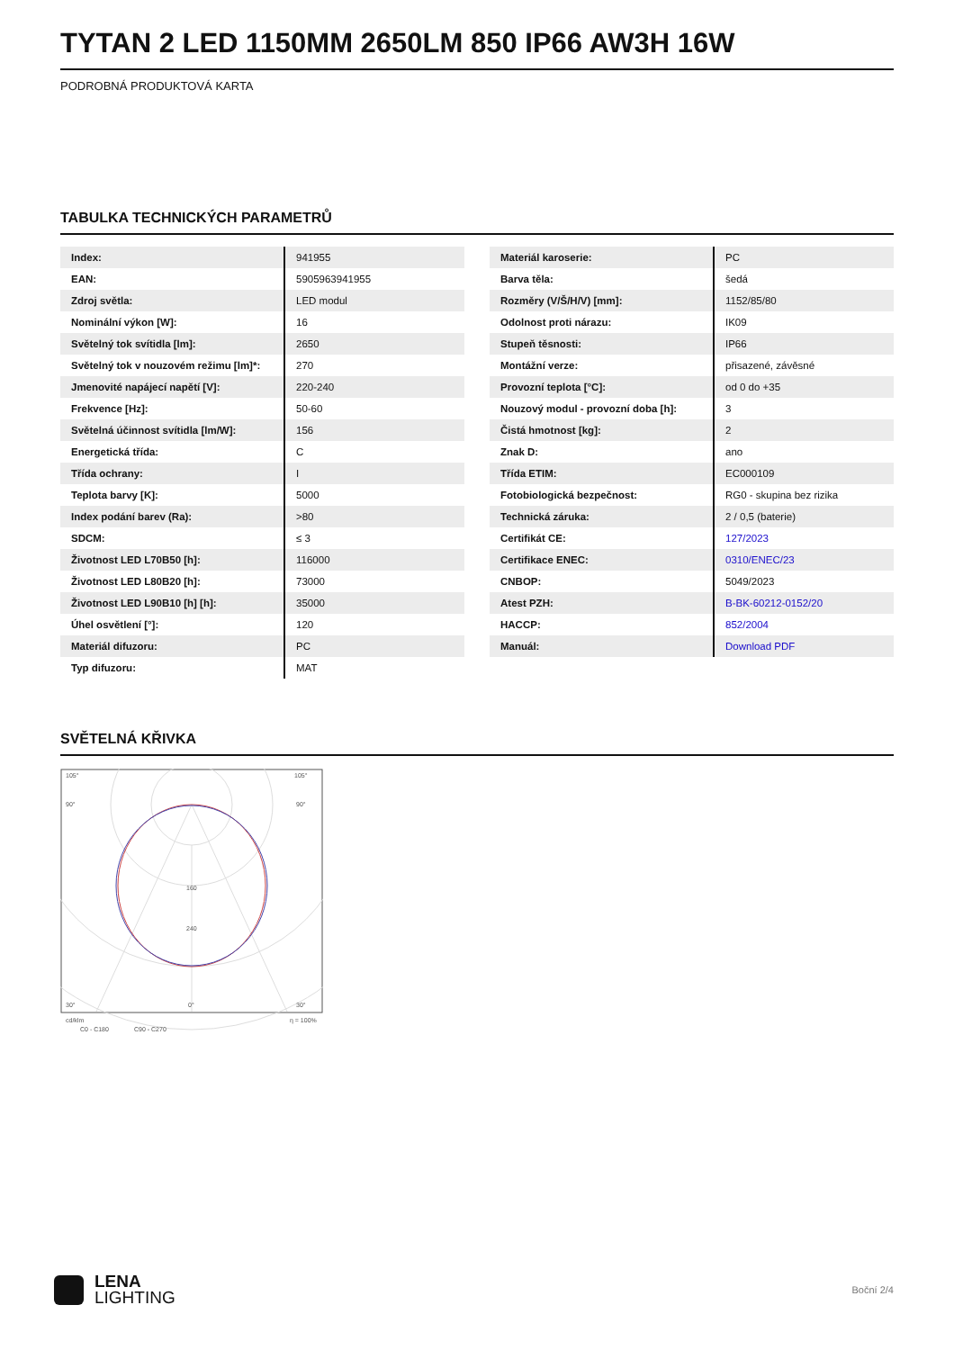TYTAN 2 LED 1150MM 2650LM 850 IP66 AW3H 16W
PODROBNÁ PRODUKTOVÁ KARTA
TABULKA TECHNICKÝCH PARAMETRŮ
| Index: | 941955 |
| EAN: | 5905963941955 |
| Zdroj světla: | LED modul |
| Nominální výkon [W]: | 16 |
| Světelný tok svítidla [lm]: | 2650 |
| Světelný tok v nouzovém režimu [lm]*: | 270 |
| Jmenovité napájecí napětí [V]: | 220-240 |
| Frekvence [Hz]: | 50-60 |
| Světelná účinnost svítidla [lm/W]: | 156 |
| Energetická třída: | C |
| Třída ochrany: | I |
| Teplota barvy [K]: | 5000 |
| Index podání barev (Ra): | >80 |
| SDCM: | ≤ 3 |
| Životnost LED L70B50 [h]: | 116000 |
| Životnost LED L80B20 [h]: | 73000 |
| Životnost LED L90B10 [h] [h]: | 35000 |
| Úhel osvětlení [°]: | 120 |
| Materiál difuzoru: | PC |
| Typ difuzoru: | MAT |
| Materiál karoserie: | PC |
| Barva těla: | šedá |
| Rozměry (V/Š/H/V) [mm]: | 1152/85/80 |
| Odolnost proti nárazu: | IK09 |
| Stupeň těsnosti: | IP66 |
| Montážní verze: | přisazené, závěsné |
| Provozní teplota [°C]: | od 0 do +35 |
| Nouzový modul - provozní doba [h]: | 3 |
| Čistá hmotnost [kg]: | 2 |
| Znak D: | ano |
| Třída ETIM: | EC000109 |
| Fotobiologická bezpečnost: | RG0 - skupina bez rizika |
| Technická záruka: | 2 / 0,5 (baterie) |
| Certifikát CE: | 127/2023 |
| Certifikace ENEC: | 0310/ENEC/23 |
| CNBOP: | 5049/2023 |
| Atest PZH: | B-BK-60212-0152/20 |
| HACCP: | 852/2004 |
| Manuál: | Download PDF |
SVĚTELNÁ KŘIVKA
105°
105°
90°
90°
160
240
30°
0°
30°
cd/klm
η = 100%
C0 - C180
C90 - C270
LENA
LIGHTING
Boční 2/4